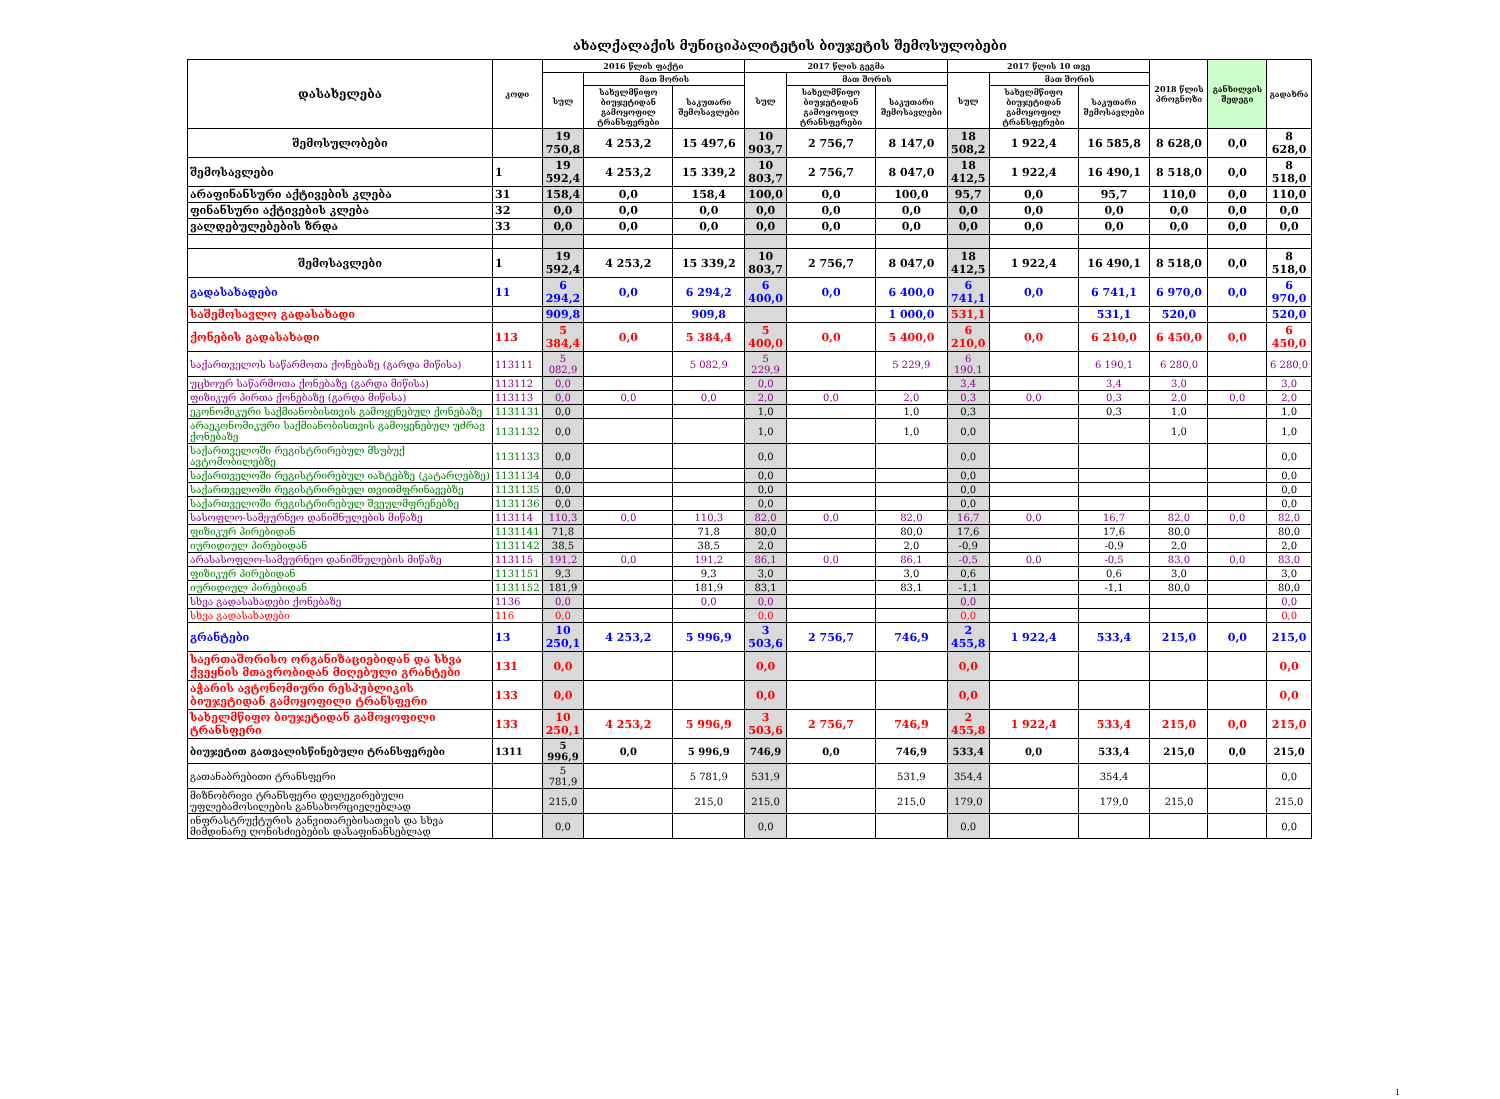ახალქალაქის მუნიციპალიტეტის ბიუჯეტის შემოსულობები
| დასახელება | კოდი | 2016 წლის ფაქტი | | | 2017 წლის გეგმა | | | 2017 წლის 10 თვე | | | 2018 წლის პროგნოზი | განხილვის შედეგი | გადახრა |
| --- | --- | --- | --- | --- | --- | --- | --- | --- | --- | --- | --- | --- | --- |
| | | სულ | მათ შორის | | სულ | მათ შორის | | სულ | მათ შორის | | | | |
| | | | სახელმწიფო ბიუჯეტიდან გამოყოფილ ტრანსფერები | საკუთარი შემოსავლები | | სახელმწიფო ბიუჯეტიდან გამოყოფილ ტრანსფერები | საკუთარი შემოსავლები | | სახელმწიფო ბიუჯეტიდან გამოყოფილ ტრანსფერები | საკუთარი შემოსავლები | | | |
| შემოსულობები | | 19 750,8 | 4 253,2 | 15 497,6 | 10 903,7 | 2 756,7 | 8 147,0 | 18 508,2 | 1 922,4 | 16 585,8 | 8 628,0 | 0,0 | 8 628,0 |
| შემოსავლები | 1 | 19 592,4 | 4 253,2 | 15 339,2 | 10 803,7 | 2 756,7 | 8 047,0 | 18 412,5 | 1 922,4 | 16 490,1 | 8 518,0 | 0,0 | 8 518,0 |
| არაფინანსური აქტივების კლება | 31 | 158,4 | 0,0 | 158,4 | 100,0 | 0,0 | 100,0 | 95,7 | 0,0 | 95,7 | 110,0 | 0,0 | 110,0 |
| ფინანსური აქტივების კლება | 32 | 0,0 | 0,0 | 0,0 | 0,0 | 0,0 | 0,0 | 0,0 | 0,0 | 0,0 | 0,0 | 0,0 | 0,0 |
| ვალდებულებების ზრდა | 33 | 0,0 | 0,0 | 0,0 | 0,0 | 0,0 | 0,0 | 0,0 | 0,0 | 0,0 | 0,0 | 0,0 | 0,0 |
| შემოსავლები | 1 | 19 592,4 | 4 253,2 | 15 339,2 | 10 803,7 | 2 756,7 | 8 047,0 | 18 412,5 | 1 922,4 | 16 490,1 | 8 518,0 | 0,0 | 8 518,0 |
| გადასახადები | 11 | 6 294,2 | 0,0 | 6 294,2 | 6 400,0 | 0,0 | 6 400,0 | 6 741,1 | 0,0 | 6 741,1 | 6 970,0 | 0,0 | 6 970,0 |
| საშემოსავლო გადასახადი | | 909,8 | | 909,8 | | | 1 000,0 | 531,1 | | 531,1 | 520,0 | | 520,0 |
| ქონების გადასახადი | 113 | 5 384,4 | 0,0 | 5 384,4 | 5 400,0 | 0,0 | 5 400,0 | 6 210,0 | 0,0 | 6 210,0 | 6 450,0 | 0,0 | 6 450,0 |
| საქართველოს საწარმოთა ქონებაზე (გარდა მიწისა) | 113111 | 5 082,9 | | 5 082,9 | 5 229,9 | | 5 229,9 | 6 190,1 | | 6 190,1 | 6 280,0 | | 6 280,0 |
| უცხოურ საწარმოთა ქონებაზე (გარდა მიწისა) | 113112 | 0,0 | | | 0,0 | | | 3,4 | | 3,4 | 3,0 | | 3,0 |
| ფიზიკურ პირთა ქონებაზე (გარდა მიწისა) | 113113 | 0,0 | 0,0 | 0,0 | 2,0 | 0,0 | 2,0 | 0,3 | 0,0 | 0,3 | 2,0 | 0,0 | 2,0 |
| ეკონომიკური საქმიანობისთვის გამოყენებულ ქონებაზე | 1131131 | 0,0 | | | 1,0 | | 1,0 | 0,3 | | 0,3 | 1,0 | | 1,0 |
| არაეკონომიკური საქმიანობისთვის გამოყენებულ უძრავ ქონებაზე | 1131132 | 0,0 | | | 1,0 | | 1,0 | 0,0 | | | 1,0 | | 1,0 |
| საქართველოში რეგისტრირებულ მსუბუქ ავტომობილებზე | 1131133 | 0,0 | | | 0,0 | | | 0,0 | | | | | 0,0 |
| საქართველოში რეგისტრირებულ იახტებზე (კატარღებზე) | 1131134 | 0,0 | | | 0,0 | | | 0,0 | | | | | 0,0 |
| საქართველოში რეგისტრირებულ თვითმფრინავებზე | 1131135 | 0,0 | | | 0,0 | | | 0,0 | | | | | 0,0 |
| საქართველოში რეგისტრირებულ შვეულმფრენებზე | 1131136 | 0,0 | | | 0,0 | | | 0,0 | | | | | 0,0 |
| სასოფლო-სამეურნეო დანიშნულების მიწაზე | 113114 | 110,3 | 0,0 | 110,3 | 82,0 | 0,0 | 82,0 | 16,7 | 0,0 | 16,7 | 82,0 | 0,0 | 82,0 |
| ფიზიკურ პირებიდან | 1131141 | 71,8 | | 71,8 | 80,0 | | 80,0 | 17,6 | | 17,6 | 80,0 | | 80,0 |
| იურიდიულ პირებიდან | 1131142 | 38,5 | | 38,5 | 2,0 | | 2,0 | -0,9 | | -0,9 | 2,0 | | 2,0 |
| არასასოფლო-სამეურნეო დანიშნულების მიწაზე | 113115 | 191,2 | 0,0 | 191,2 | 86,1 | 0,0 | 86,1 | -0,5 | 0,0 | -0,5 | 83,0 | 0,0 | 83,0 |
| ფიზიკურ პირებიდან | 1131151 | 9,3 | | 9,3 | 3,0 | | 3,0 | 0,6 | | 0,6 | 3,0 | | 3,0 |
| იურიდიულ პირებიდან | 1131152 | 181,9 | | 181,9 | 83,1 | | 83,1 | -1,1 | | -1,1 | 80,0 | | 80,0 |
| სხვა გადასახადები ქონებაზე | 1136 | 0,0 | | 0,0 | 0,0 | | | 0,0 | | | | | 0,0 |
| სხვა გადასახადები | 116 | 0,0 | | | 0,0 | | | 0,0 | | | | | 0,0 |
| გრანტები | 13 | 10 250,1 | 4 253,2 | 5 996,9 | 3 503,6 | 2 756,7 | 746,9 | 2 455,8 | 1 922,4 | 533,4 | 215,0 | 0,0 | 215,0 |
| საერთაშორისო ორგანიზაციებიდან და სხვა ქვეყნის მთავრობიდან მიღებული გრანტები | 131 | 0,0 | | | 0,0 | | | 0,0 | | | | | 0,0 |
| აჭარის ავტონომიური რესპუბლიკის ბიუჯეტიდან გამოყოფილი ტრანსფერი | 133 | 0,0 | | | 0,0 | | | 0,0 | | | | | 0,0 |
| სახელმწიფო ბიუჯეტიდან გამოყოფილი ტრანსფერი | 133 | 10 250,1 | 4 253,2 | 5 996,9 | 3 503,6 | 2 756,7 | 746,9 | 2 455,8 | 1 922,4 | 533,4 | 215,0 | 0,0 | 215,0 |
| ბიუჯეტით გათვალისწინებული ტრანსფერები | 1311 | 5 996,9 | 0,0 | 5 996,9 | 746,9 | 0,0 | 746,9 | 533,4 | 0,0 | 533,4 | 215,0 | 0,0 | 215,0 |
| გათანაბრებითი ტრანსფერი | | 5 781,9 | | 5 781,9 | 531,9 | | 531,9 | 354,4 | | 354,4 | | | 0,0 |
| მიზნობრივი ტრანსფერი დელეგირებული უფლებამოსილების განსახორციელებლად | | 215,0 | | 215,0 | 215,0 | | 215,0 | 179,0 | | 179,0 | 215,0 | | 215,0 |
| ინფრასტრუქტურის განვითარებისათვის და სხვა მიმდინარე ღონისძიებების დასაფინანსებლად | | 0,0 | | | 0,0 | | | 0,0 | | | | | 0,0 |
1